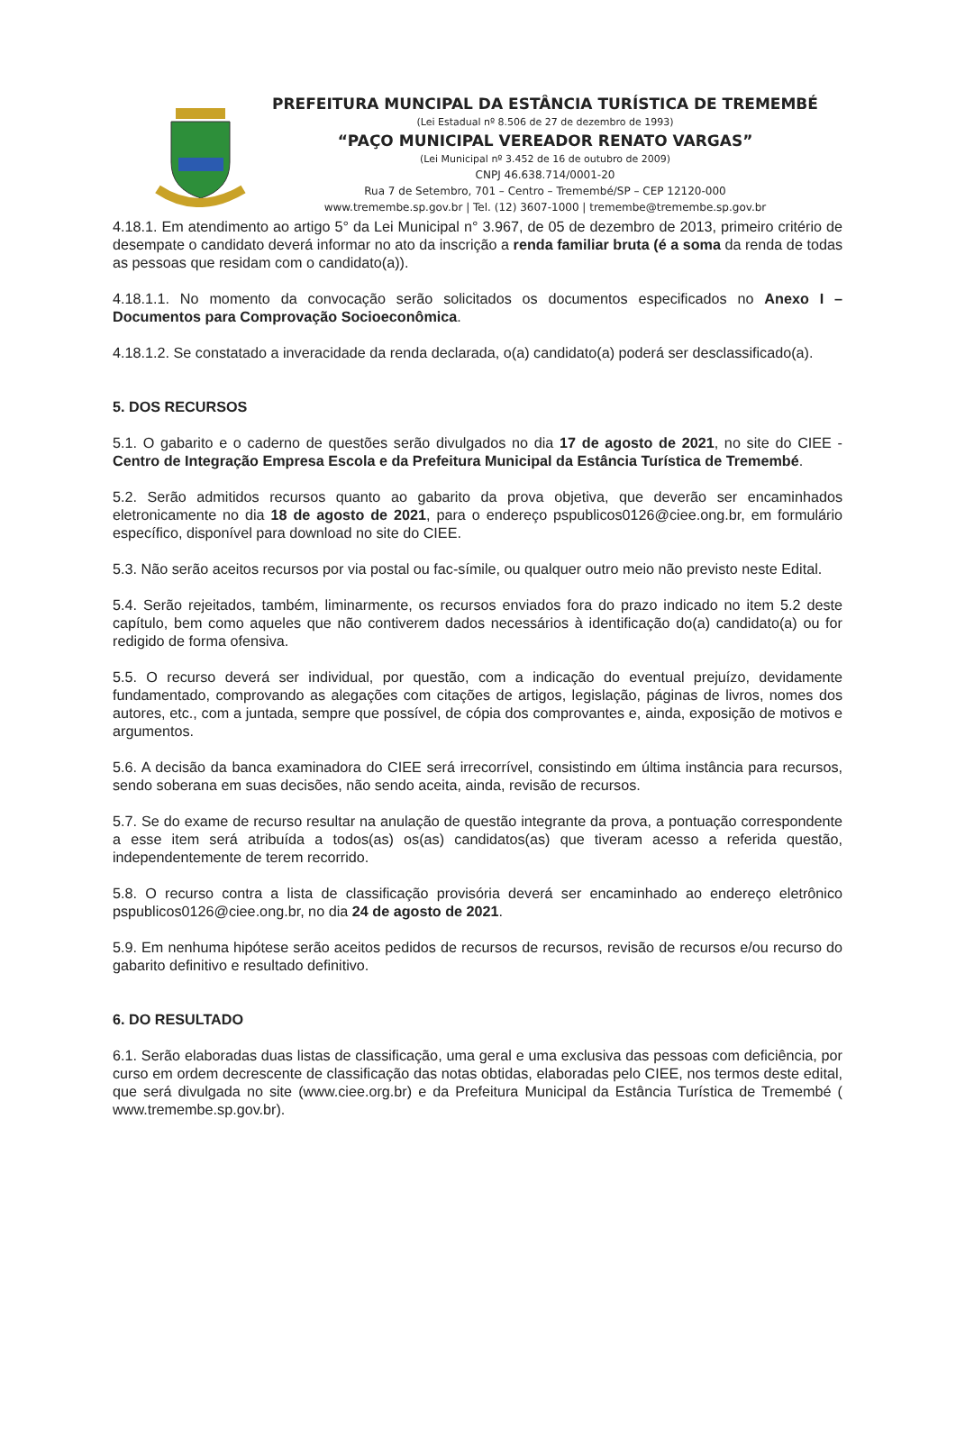PREFEITURA MUNCIPAL DA ESTÂNCIA TURÍSTICA DE TREMEMBÉ
(Lei Estadual nº 8.506 de 27 de dezembro de 1993)
“PAÇO MUNICIPAL VEREADOR RENATO VARGAS”
(Lei Municipal nº 3.452 de 16 de outubro de 2009)
CNPJ 46.638.714/0001-20
Rua 7 de Setembro, 701 – Centro – Tremembé/SP – CEP 12120-000
www.tremembe.sp.gov.br | Tel. (12) 3607-1000 | tremembe@tremembe.sp.gov.br
4.18.1. Em atendimento ao artigo 5° da Lei Municipal n° 3.967, de 05 de dezembro de 2013, primeiro critério de desempate o candidato deverá informar no ato da inscrição a renda familiar bruta (é a soma da renda de todas as pessoas que residam com o candidato(a)).
4.18.1.1. No momento da convocação serão solicitados os documentos especificados no Anexo I – Documentos para Comprovação Socioeconômica.
4.18.1.2. Se constatado a inveracidade da renda declarada, o(a) candidato(a) poderá ser desclassificado(a).
5. DOS RECURSOS
5.1. O gabarito e o caderno de questões serão divulgados no dia 17 de agosto de 2021, no site do CIEE - Centro de Integração Empresa Escola e da Prefeitura Municipal da Estância Turística de Tremembé.
5.2. Serão admitidos recursos quanto ao gabarito da prova objetiva, que deverão ser encaminhados eletronicamente no dia 18 de agosto de 2021, para o endereço pspublicos0126@ciee.ong.br, em formulário específico, disponível para download no site do CIEE.
5.3. Não serão aceitos recursos por via postal ou fac-símile, ou qualquer outro meio não previsto neste Edital.
5.4. Serão rejeitados, também, liminarmente, os recursos enviados fora do prazo indicado no item 5.2 deste capítulo, bem como aqueles que não contiverem dados necessários à identificação do(a) candidato(a) ou for redigido de forma ofensiva.
5.5. O recurso deverá ser individual, por questão, com a indicação do eventual prejuízo, devidamente fundamentado, comprovando as alegações com citações de artigos, legislação, páginas de livros, nomes dos autores, etc., com a juntada, sempre que possível, de cópia dos comprovantes e, ainda, exposição de motivos e argumentos.
5.6. A decisão da banca examinadora do CIEE será irrecorrível, consistindo em última instância para recursos, sendo soberana em suas decisões, não sendo aceita, ainda, revisão de recursos.
5.7. Se do exame de recurso resultar na anulação de questão integrante da prova, a pontuação correspondente a esse item será atribuída a todos(as) os(as) candidatos(as) que tiveram acesso a referida questão, independentemente de terem recorrido.
5.8. O recurso contra a lista de classificação provisória deverá ser encaminhado ao endereço eletrônico pspublicos0126@ciee.ong.br, no dia 24 de agosto de 2021.
5.9. Em nenhuma hipótese serão aceitos pedidos de recursos de recursos, revisão de recursos e/ou recurso do gabarito definitivo e resultado definitivo.
6. DO RESULTADO
6.1. Serão elaboradas duas listas de classificação, uma geral e uma exclusiva das pessoas com deficiência, por curso em ordem decrescente de classificação das notas obtidas, elaboradas pelo CIEE, nos termos deste edital, que será divulgada no site (www.ciee.org.br) e da Prefeitura Municipal da Estância Turística de Tremembé ( www.tremembe.sp.gov.br).